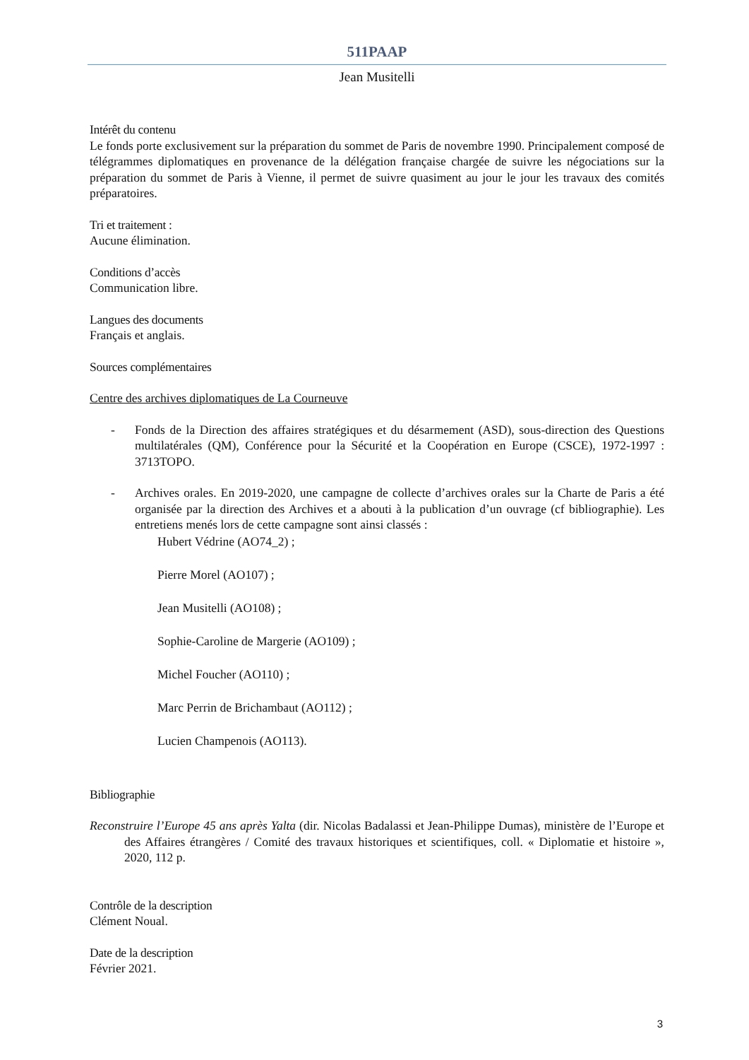511PAAP
Jean Musitelli
Intérêt du contenu
Le fonds porte exclusivement sur la préparation du sommet de Paris de novembre 1990. Principalement composé de télégrammes diplomatiques en provenance de la délégation française chargée de suivre les négociations sur la préparation du sommet de Paris à Vienne, il permet de suivre quasiment au jour le jour les travaux des comités préparatoires.
Tri et traitement :
Aucune élimination.
Conditions d’accès
Communication libre.
Langues des documents
Français et anglais.
Sources complémentaires
Centre des archives diplomatiques de La Courneuve
- Fonds de la Direction des affaires stratégiques et du désarmement (ASD), sous-direction des Questions multilatérales (QM), Conférence pour la Sécurité et la Coopération en Europe (CSCE), 1972-1997 : 3713TOPO.
- Archives orales. En 2019-2020, une campagne de collecte d’archives orales sur la Charte de Paris a été organisée par la direction des Archives et a abouti à la publication d’un ouvrage (cf bibliographie). Les entretiens menés lors de cette campagne sont ainsi classés :
Hubert Védrine (AO74_2) ;
Pierre Morel (AO107) ;
Jean Musitelli (AO108) ;
Sophie-Caroline de Margerie (AO109) ;
Michel Foucher (AO110) ;
Marc Perrin de Brichambaut (AO112) ;
Lucien Champenois (AO113).
Bibliographie
Reconstruire l’Europe 45 ans après Yalta (dir. Nicolas Badalassi et Jean-Philippe Dumas), ministère de l’Europe et des Affaires étrangères / Comité des travaux historiques et scientifiques, coll. « Diplomatie et histoire », 2020, 112 p.
Contrôle de la description
Clément Noual.
Date de la description
Février 2021.
3